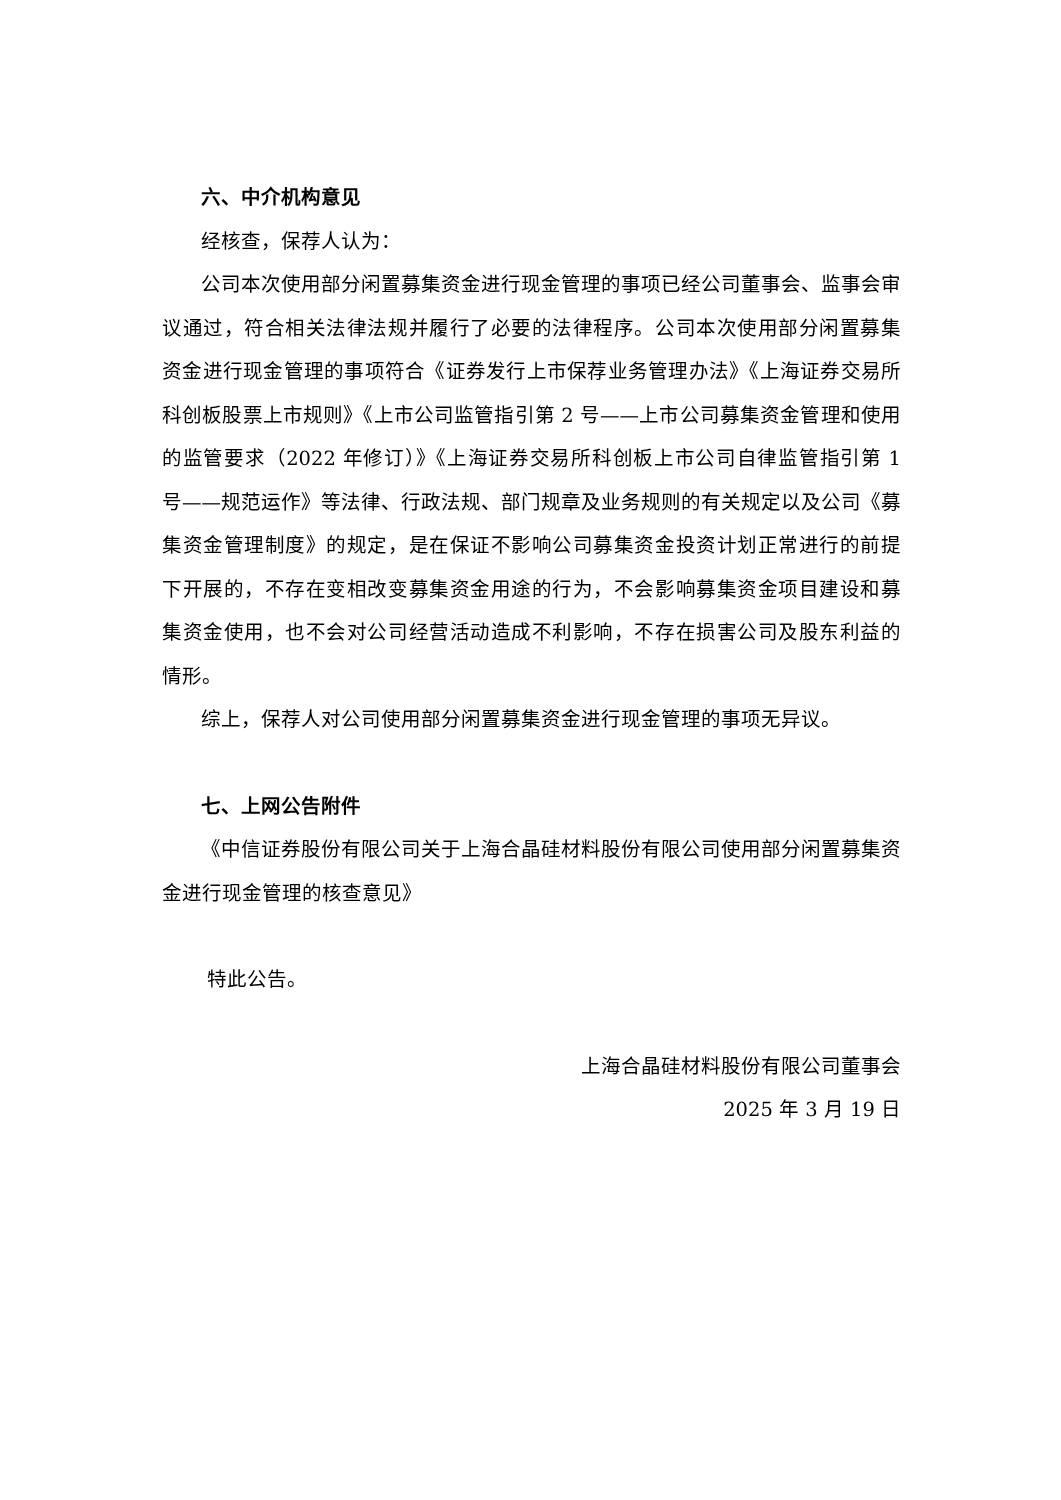六、中介机构意见
经核查，保荐人认为：
公司本次使用部分闲置募集资金进行现金管理的事项已经公司董事会、监事会审议通过，符合相关法律法规并履行了必要的法律程序。公司本次使用部分闲置募集资金进行现金管理的事项符合《证券发行上市保荐业务管理办法》《上海证券交易所科创板股票上市规则》《上市公司监管指引第 2 号——上市公司募集资金管理和使用的监管要求（2022 年修订）》《上海证券交易所科创板上市公司自律监管指引第 1 号——规范运作》等法律、行政法规、部门规章及业务规则的有关规定以及公司《募集资金管理制度》的规定，是在保证不影响公司募集资金投资计划正常进行的前提下开展的，不存在变相改变募集资金用途的行为，不会影响募集资金项目建设和募集资金使用，也不会对公司经营活动造成不利影响，不存在损害公司及股东利益的情形。
综上，保荐人对公司使用部分闲置募集资金进行现金管理的事项无异议。
七、上网公告附件
《中信证券股份有限公司关于上海合晶硅材料股份有限公司使用部分闲置募集资金进行现金管理的核查意见》
特此公告。
上海合晶硅材料股份有限公司董事会
2025 年 3 月 19 日